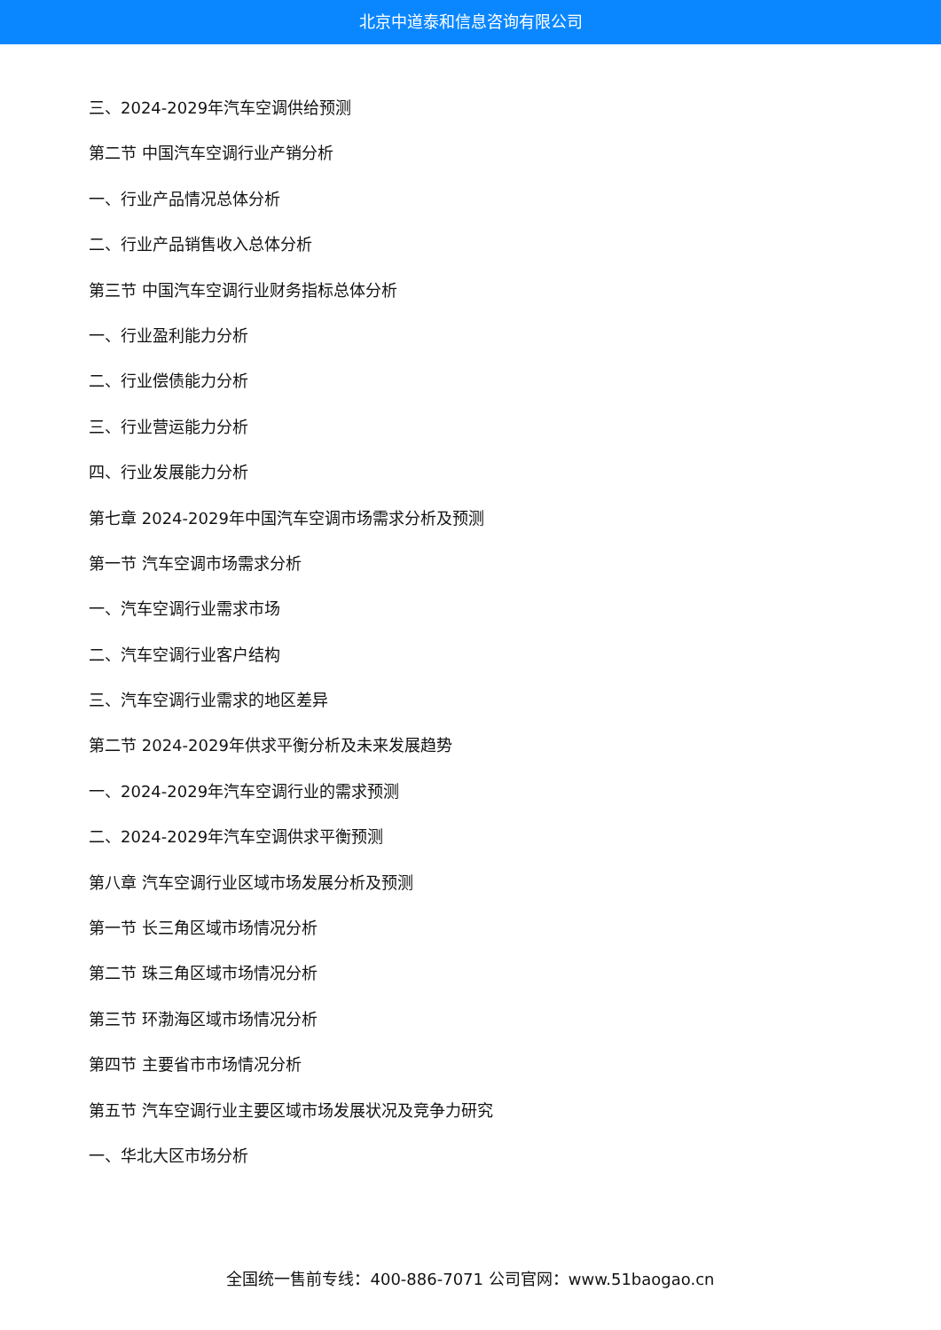北京中道泰和信息咨询有限公司
三、2024-2029年汽车空调供给预测
第二节 中国汽车空调行业产销分析
一、行业产品情况总体分析
二、行业产品销售收入总体分析
第三节 中国汽车空调行业财务指标总体分析
一、行业盈利能力分析
二、行业偿债能力分析
三、行业营运能力分析
四、行业发展能力分析
第七章 2024-2029年中国汽车空调市场需求分析及预测
第一节 汽车空调市场需求分析
一、汽车空调行业需求市场
二、汽车空调行业客户结构
三、汽车空调行业需求的地区差异
第二节 2024-2029年供求平衡分析及未来发展趋势
一、2024-2029年汽车空调行业的需求预测
二、2024-2029年汽车空调供求平衡预测
第八章 汽车空调行业区域市场发展分析及预测
第一节 长三角区域市场情况分析
第二节 珠三角区域市场情况分析
第三节 环渤海区域市场情况分析
第四节 主要省市市场情况分析
第五节 汽车空调行业主要区域市场发展状况及竞争力研究
一、华北大区市场分析
全国统一售前专线：400-886-7071 公司官网：www.51baogao.cn